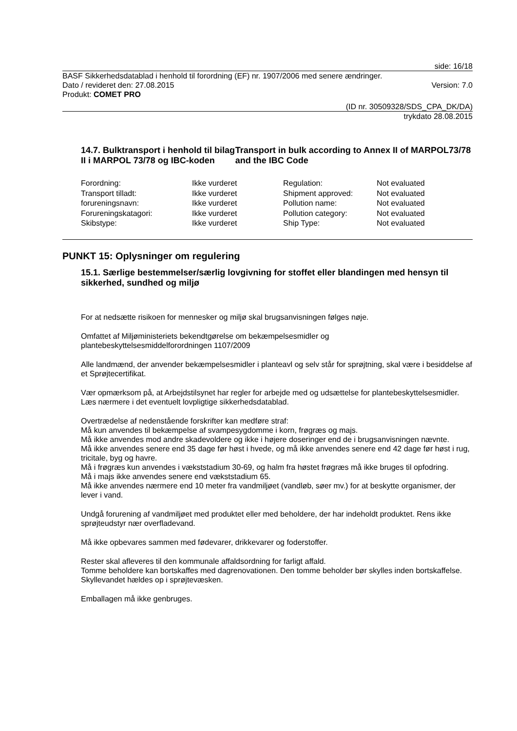side: 16/18
BASF Sikkerhedsdatablad i henhold til forordning (EF) nr. 1907/2006 med senere ændringer.
Dato / revideret den: 27.08.2015 Version: 7.0
Produkt: COMET PRO
(ID nr. 30509328/SDS_CPA_DK/DA)
trykdato 28.08.2015
14.7. Bulktransport i henhold til bilag II i MARPOL 73/78 og IBC-koden
Transport in bulk according to Annex II of MARPOL73/78 and the IBC Code
| Forordning: | Ikke vurderet | Regulation: | Not evaluated |
| Transport tilladt: | Ikke vurderet | Shipment approved: | Not evaluated |
| forureningsnavn: | Ikke vurderet | Pollution name: | Not evaluated |
| Forureningskatagori: | Ikke vurderet | Pollution category: | Not evaluated |
| Skibstype: | Ikke vurderet | Ship Type: | Not evaluated |
PUNKT 15: Oplysninger om regulering
15.1. Særlige bestemmelser/særlig lovgivning for stoffet eller blandingen med hensyn til sikkerhed, sundhed og miljø
For at nedsætte risikoen for mennesker og miljø skal brugsanvisningen følges nøje.
Omfattet af Miljøministeriets bekendtgørelse om bekæmpelsesmidler og
plantebeskyttelsesmiddelforordningen 1107/2009
Alle landmænd, der anvender bekæmpelsesmidler i planteavl og selv står for sprøjtning, skal være i besiddelse af et Sprøjtecertifikat.
Vær opmærksom på, at Arbejdstilsynet har regler for arbejde med og udsættelse for plantebeskyttelsesmidler. Læs nærmere i det eventuelt lovpligtige sikkerhedsdatablad.
Overtrædelse af nedenstående forskrifter kan medføre straf:
Må kun anvendes til bekæmpelse af svampesygdomme i korn, frøgræs og majs.
Må ikke anvendes mod andre skadevoldere og ikke i højere doseringer end de i brugsanvisningen nævnte.
Må ikke anvendes senere end 35 dage før høst i hvede, og må ikke anvendes senere end 42 dage før høst i rug, tricitale, byg og havre.
Må i frøgræs kun anvendes i vækststadium 30-69, og halm fra høstet frøgræs må ikke bruges til opfodring.
Må i majs ikke anvendes senere end vækststadium 65.
Må ikke anvendes nærmere end 10 meter fra vandmiljøet (vandløb, søer mv.) for at beskytte organismer, der lever i vand.
Undgå forurening af vandmiljøet med produktet eller med beholdere, der har indeholdt produktet. Rens ikke sprøjteudstyr nær overfladevand.
Må ikke opbevares sammen med fødevarer, drikkevarer og foderstoffer.
Rester skal afleveres til den kommunale affaldsordning for farligt affald.
Tomme beholdere kan bortskaffes med dagrenovationen. Den tomme beholder bør skylles inden bortskaffelse. Skyllevandet hældes op i sprøjtevæsken.
Emballagen må ikke genbruges.